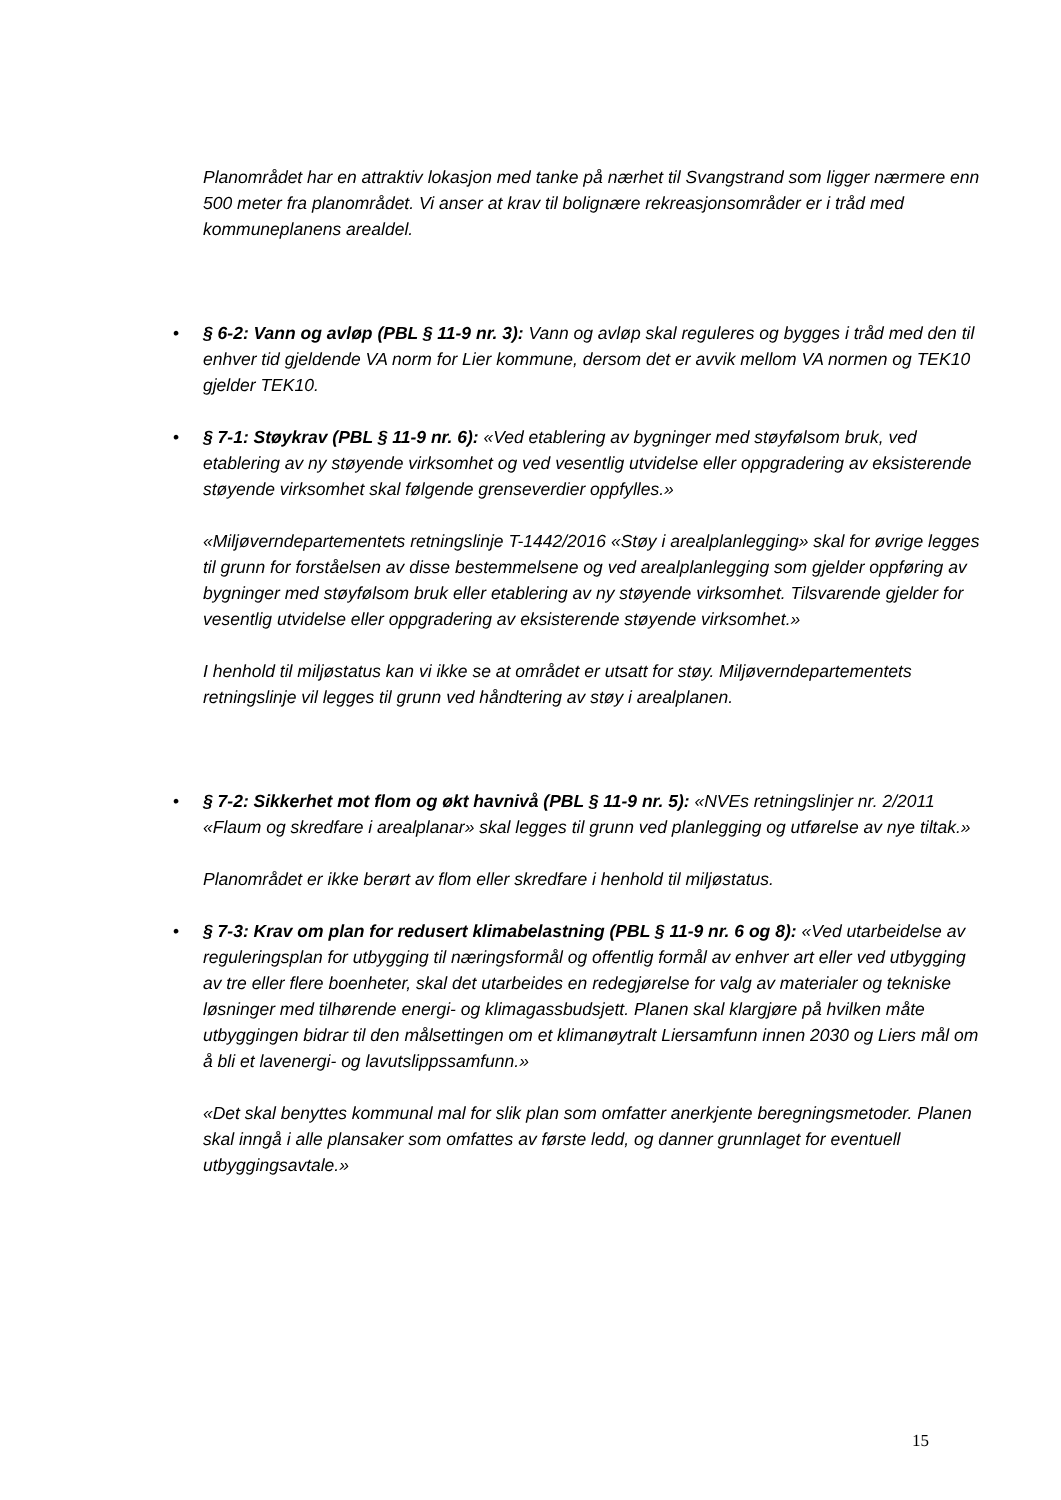Planområdet har en attraktiv lokasjon med tanke på nærhet til Svangstrand som ligger nærmere enn 500 meter fra planområdet. Vi anser at krav til bolignære rekreasjonsområder er i tråd med kommuneplanens arealdel.
•
§ 6-2: Vann og avløp (PBL § 11-9 nr. 3): Vann og avløp skal reguleres og bygges i tråd med den til enhver tid gjeldende VA norm for Lier kommune, dersom det er avvik mellom VA normen og TEK10 gjelder TEK10.
•
§ 7-1: Støykrav (PBL § 11-9 nr. 6): «Ved etablering av bygninger med støyfølsom bruk, ved etablering av ny støyende virksomhet og ved vesentlig utvidelse eller oppgradering av eksisterende støyende virksomhet skal følgende grenseverdier oppfylles.»
«Miljøverndepartementets retningslinje T-1442/2016 «Støy i arealplanlegging» skal for øvrige legges til grunn for forståelsen av disse bestemmelsene og ved arealplanlegging som gjelder oppføring av bygninger med støyfølsom bruk eller etablering av ny støyende virksomhet. Tilsvarende gjelder for vesentlig utvidelse eller oppgradering av eksisterende støyende virksomhet.»
I henhold til miljøstatus kan vi ikke se at området er utsatt for støy. Miljøverndepartementets retningslinje vil legges til grunn ved håndtering av støy i arealplanen.
•
§ 7-2: Sikkerhet mot flom og økt havnivå (PBL § 11-9 nr. 5): «NVEs retningslinjer nr. 2/2011 «Flaum og skredfare i arealplanar» skal legges til grunn ved planlegging og utførelse av nye tiltak.»
Planområdet er ikke berørt av flom eller skredfare i henhold til miljøstatus.
•
§ 7-3: Krav om plan for redusert klimabelastning (PBL § 11-9 nr. 6 og 8): «Ved utarbeidelse av reguleringsplan for utbygging til næringsformål og offentlig formål av enhver art eller ved utbygging av tre eller flere boenheter, skal det utarbeides en redegjørelse for valg av materialer og tekniske løsninger med tilhørende energi- og klimagassbudsjett. Planen skal klargjøre på hvilken måte utbyggingen bidrar til den målsettingen om et klimanøytralt Liersamfunn innen 2030 og Liers mål om å bli et lavenergi- og lavutslippssamfunn.»
«Det skal benyttes kommunal mal for slik plan som omfatter anerkjente beregningsmetoder. Planen skal inngå i alle plansaker som omfattes av første ledd, og danner grunnlaget for eventuell utbyggingsavtale.»
15